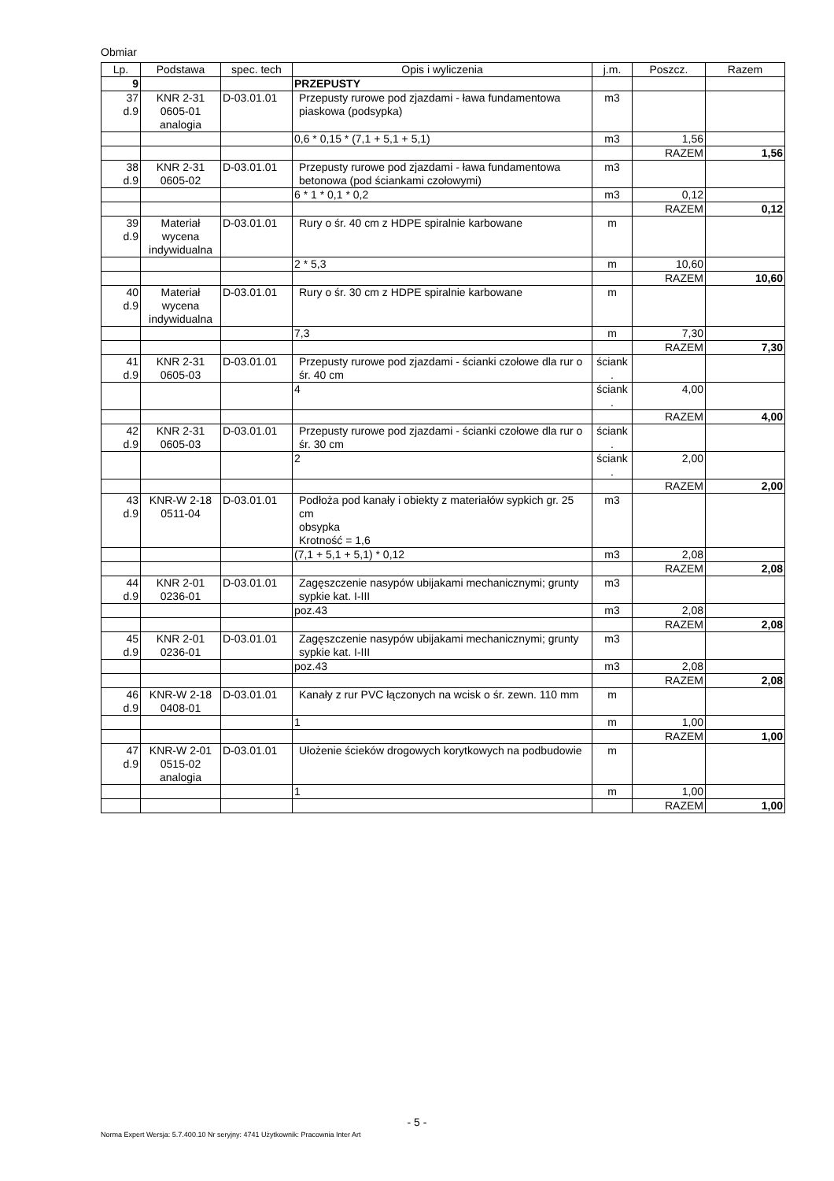Obmiar
| Lp. | Podstawa | spec. tech | Opis i wyliczenia | j.m. | Poszcz. | Razem |
| --- | --- | --- | --- | --- | --- | --- |
| 9 | | | PRZEPUSTY | | | |
| 37 d.9 | KNR 2-31 0605-01 analogia | D-03.01.01 | Przepusty rurowe pod zjazdami - ława fundamentowa piaskowa (podsypka) | m3 | | |
| | | | 0,6 * 0,15 * (7,1 + 5,1 + 5,1) | m3 | 1,56 | |
| | | | | | RAZEM | 1,56 |
| 38 d.9 | KNR 2-31 0605-02 | D-03.01.01 | Przepusty rurowe pod zjazdami - ława fundamentowa betonowa (pod ściankami czołowymi) | m3 | | |
| | | | 6 * 1 * 0,1 * 0,2 | m3 | 0,12 | |
| | | | | | RAZEM | 0,12 |
| 39 d.9 | Materiał wycena indywidualna | D-03.01.01 | Rury o śr. 40 cm z HDPE spiralnie karbowane | m | | |
| | | | 2 * 5,3 | m | 10,60 | |
| | | | | | RAZEM | 10,60 |
| 40 d.9 | Materiał wycena indywidualna | D-03.01.01 | Rury o śr. 30 cm z HDPE spiralnie karbowane | m | | |
| | | | 7,3 | m | 7,30 | |
| | | | | | RAZEM | 7,30 |
| 41 d.9 | KNR 2-31 0605-03 | D-03.01.01 | Przepusty rurowe pod zjazdami - ścianki czołowe dla rur o śr. 40 cm | ściank . | | |
| | | | 4 | ściank . | 4,00 | |
| | | | | | RAZEM | 4,00 |
| 42 d.9 | KNR 2-31 0605-03 | D-03.01.01 | Przepusty rurowe pod zjazdami - ścianki czołowe dla rur o śr. 30 cm | ściank . | | |
| | | | 2 | ściank . | 2,00 | |
| | | | | | RAZEM | 2,00 |
| 43 d.9 | KNR-W 2-18 0511-04 | D-03.01.01 | Podłoża pod kanały i obiekty z materiałów sypkich gr. 25 cm obsypka Krotność = 1,6 | m3 | | |
| | | | (7,1 + 5,1 + 5,1) * 0,12 | m3 | 2,08 | |
| | | | | | RAZEM | 2,08 |
| 44 d.9 | KNR 2-01 0236-01 | D-03.01.01 | Zagęszczenie nasypów ubijakami mechanicznymi; grunty sypkie kat. I-III | m3 | | |
| | | | poz.43 | m3 | 2,08 | |
| | | | | | RAZEM | 2,08 |
| 45 d.9 | KNR 2-01 0236-01 | D-03.01.01 | Zagęszczenie nasypów ubijakami mechanicznymi; grunty sypkie kat. I-III | m3 | | |
| | | | poz.43 | m3 | 2,08 | |
| | | | | | RAZEM | 2,08 |
| 46 d.9 | KNR-W 2-18 0408-01 | D-03.01.01 | Kanały z rur PVC łączonych na wcisk o śr. zewn. 110 mm | m | | |
| | | | 1 | m | 1,00 | |
| | | | | | RAZEM | 1,00 |
| 47 d.9 | KNR-W 2-01 0515-02 analogia | D-03.01.01 | Ułożenie ścieków drogowych korytkowych na podbudowie | m | | |
| | | | 1 | m | 1,00 | |
| | | | | | RAZEM | 1,00 |
- 5 -
Norma Expert Wersja: 5.7.400.10 Nr seryjny: 4741 Użytkownik: Pracownia Inter Art